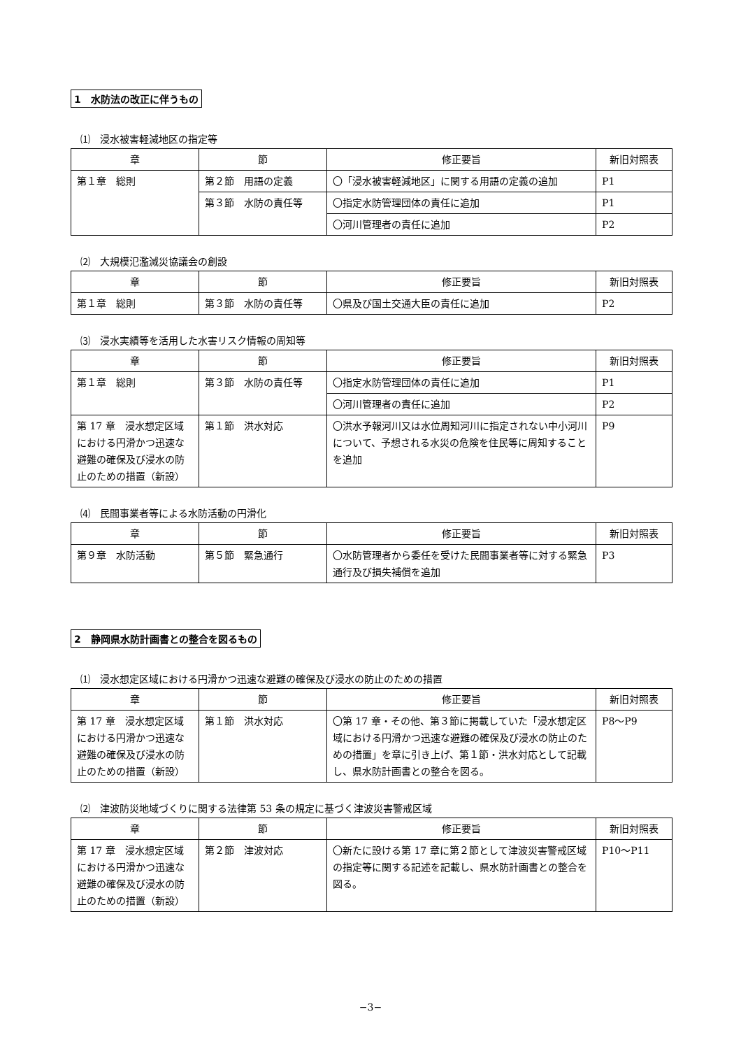1　水防法の改正に伴うもの
⑴　浸水被害軽減地区の指定等
| 章 | 節 | 修正要旨 | 新旧対照表 |
| --- | --- | --- | --- |
| 第１章 総則 | 第２節 用語の定義 | 〇「浸水被害軽減地区」に関する用語の定義の追加 | P1 |
| | 第３節 水防の責任等 | 〇指定水防管理団体の責任に追加 | P1 |
| | | 〇河川管理者の責任に追加 | P2 |
⑵　大規模氾濫減災協議会の創設
| 章 | 節 | 修正要旨 | 新旧対照表 |
| --- | --- | --- | --- |
| 第１章 総則 | 第３節 水防の責任等 | 〇県及び国土交通大臣の責任に追加 | P2 |
⑶　浸水実績等を活用した水害リスク情報の周知等
| 章 | 節 | 修正要旨 | 新旧対照表 |
| --- | --- | --- | --- |
| 第１章 総則 | 第３節 水防の責任等 | 〇指定水防管理団体の責任に追加 | P1 |
| | | 〇河川管理者の責任に追加 | P2 |
| 第 17 章 浸水想定区域における円滑かつ迅速な避難の確保及び浸水の防止のための措置（新設） | 第１節 洪水対応 | 〇洪水予報河川又は水位周知河川に指定されない中小河川について、予想される水災の危険を住民等に周知することを追加 | P9 |
⑷　民間事業者等による水防活動の円滑化
| 章 | 節 | 修正要旨 | 新旧対照表 |
| --- | --- | --- | --- |
| 第９章 水防活動 | 第５節 緊急通行 | 〇水防管理者から委任を受けた民間事業者等に対する緊急通行及び損失補償を追加 | P3 |
2　静岡県水防計画書との整合を図るもの
⑴　浸水想定区域における円滑かつ迅速な避難の確保及び浸水の防止のための措置
| 章 | 節 | 修正要旨 | 新旧対照表 |
| --- | --- | --- | --- |
| 第 17 章 浸水想定区域における円滑かつ迅速な避難の確保及び浸水の防止のための措置（新設） | 第１節 洪水対応 | 〇第 17 章・その他、第３節に掲載していた「浸水想定区域における円滑かつ迅速な避難の確保及び浸水の防止のための措置」を章に引き上げ、第１節・洪水対応として記載し、県水防計画書との整合を図る。 | P8～P9 |
⑵　津波防災地域づくりに関する法律第 53 条の規定に基づく津波災害警戒区域
| 章 | 節 | 修正要旨 | 新旧対照表 |
| --- | --- | --- | --- |
| 第 17 章 浸水想定区域における円滑かつ迅速な避難の確保及び浸水の防止のための措置（新設） | 第２節 津波対応 | 〇新たに設ける第 17 章に第２節として津波災害警戒区域の指定等に関する記述を記載し、県水防計画書との整合を図る。 | P10～P11 |
−3−